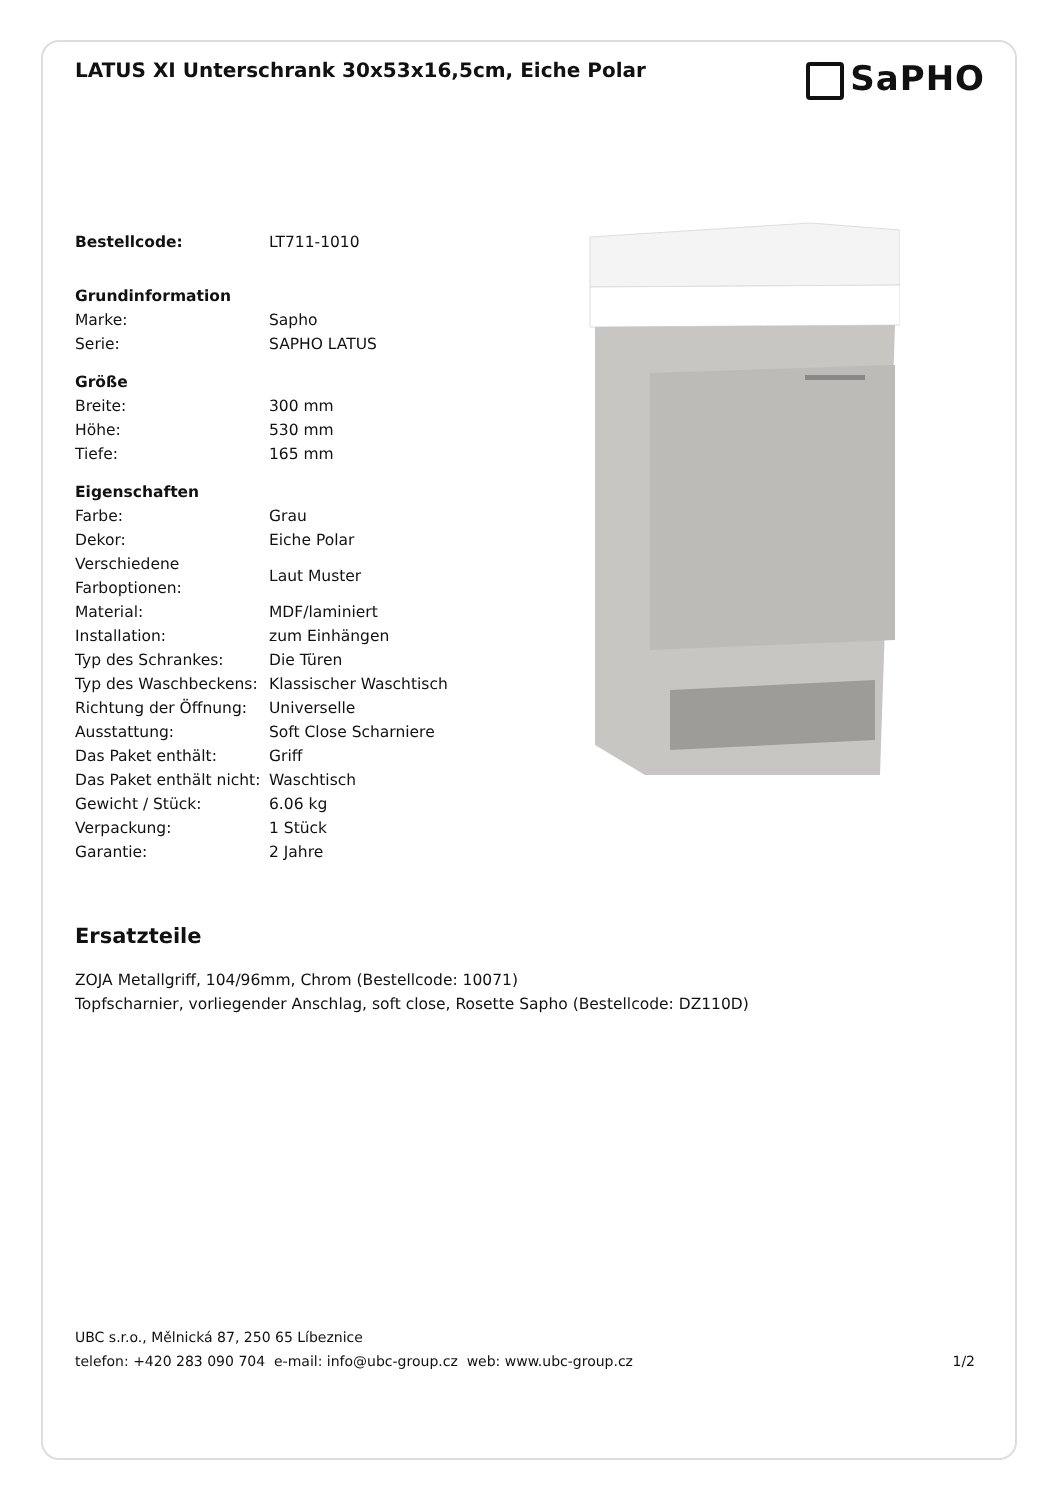LATUS XI Unterschrank 30x53x16,5cm, Eiche Polar
SaPHO
| Bestellcode: | LT711-1010 |
| Grundinformation | |
| Marke: | Sapho |
| Serie: | SAPHO LATUS |
| Größe | |
| Breite: | 300 mm |
| Höhe: | 530 mm |
| Tiefe: | 165 mm |
| Eigenschaften | |
| Farbe: | Grau |
| Dekor: | Eiche Polar |
| Verschiedene Farboptionen: | Laut Muster |
| Material: | MDF/laminiert |
| Installation: | zum Einhängen |
| Typ des Schrankes: | Die Türen |
| Typ des Waschbeckens: | Klassischer Waschtisch |
| Richtung der Öffnung: | Universelle |
| Ausstattung: | Soft Close Scharniere |
| Das Paket enthält: | Griff |
| Das Paket enthält nicht: | Waschtisch |
| Gewicht / Stück: | 6.06 kg |
| Verpackung: | 1 Stück |
| Garantie: | 2 Jahre |
Ersatzteile
ZOJA Metallgriff, 104/96mm, Chrom (Bestellcode: 10071)
Topfscharnier, vorliegender Anschlag, soft close, Rosette Sapho (Bestellcode: DZ110D)
UBC s.r.o., Mělnická 87, 250 65 Líbeznice
telefon: +420 283 090 704 e-mail: info@ubc-group.cz web: www.ubc-group.cz 1/2